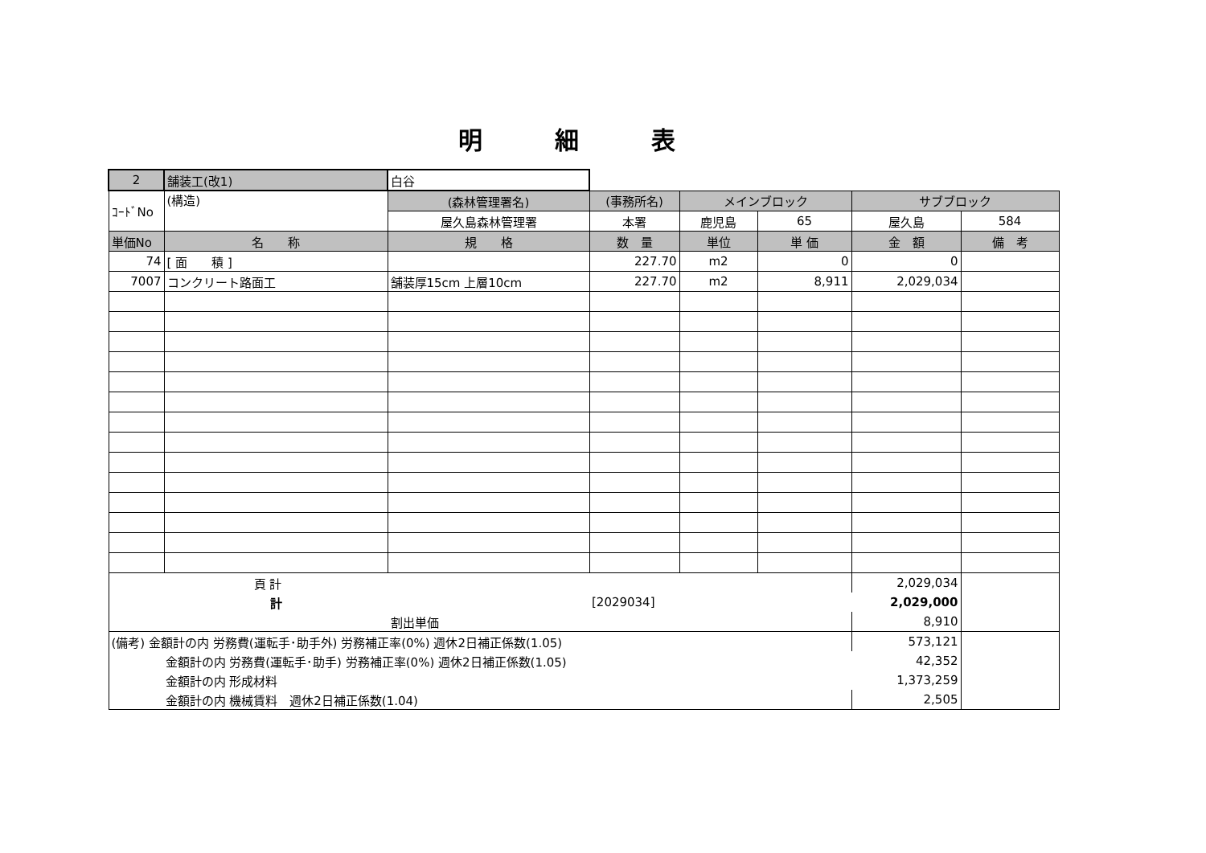明細表
| 2 | 舗装工(改1) | 白谷 | | | | | |
| ｺｰﾄﾞNo | (構造) | (森林管理署名) | (事務所名) | メインブロック | | サブブロック | |
| | | 屋久島森林管理署 | 本署 | 鹿児島 | 65 | 屋久島 | 584 |
| 単価No | 名 称 | 規 格 | 数 量 | 単位 | 単 価 | 金 額 | 備 考 |
| 74 | [ 面 積 ] | | 227.70 | m2 | 0 | 0 | |
| 7007 | コンクリート路面工 | 舗装厚15cm 上層10cm | 227.70 | m2 | 8,911 | 2,029,034 | |
| 頁 計 | | | | | | 2,029,034 | |
| 計 | | | [2029034] | | | 2,029,000 | |
| 割出単価 | | | | | | 8,910 | |
| (備考) 金額計の内 労務費(運転手･助手外) 労務補正率(0%) 週休2日補正係数(1.05) | | | | | | 573,121 | |
| 金額計の内 労務費(運転手･助手) 労務補正率(0%) 週休2日補正係数(1.05) | | | | | | 42,352 | |
| 金額計の内 形成材料 | | | | | | 1,373,259 | |
| 金額計の内 機械賃料 週休2日補正係数(1.04) | | | | | | 2,505 | |